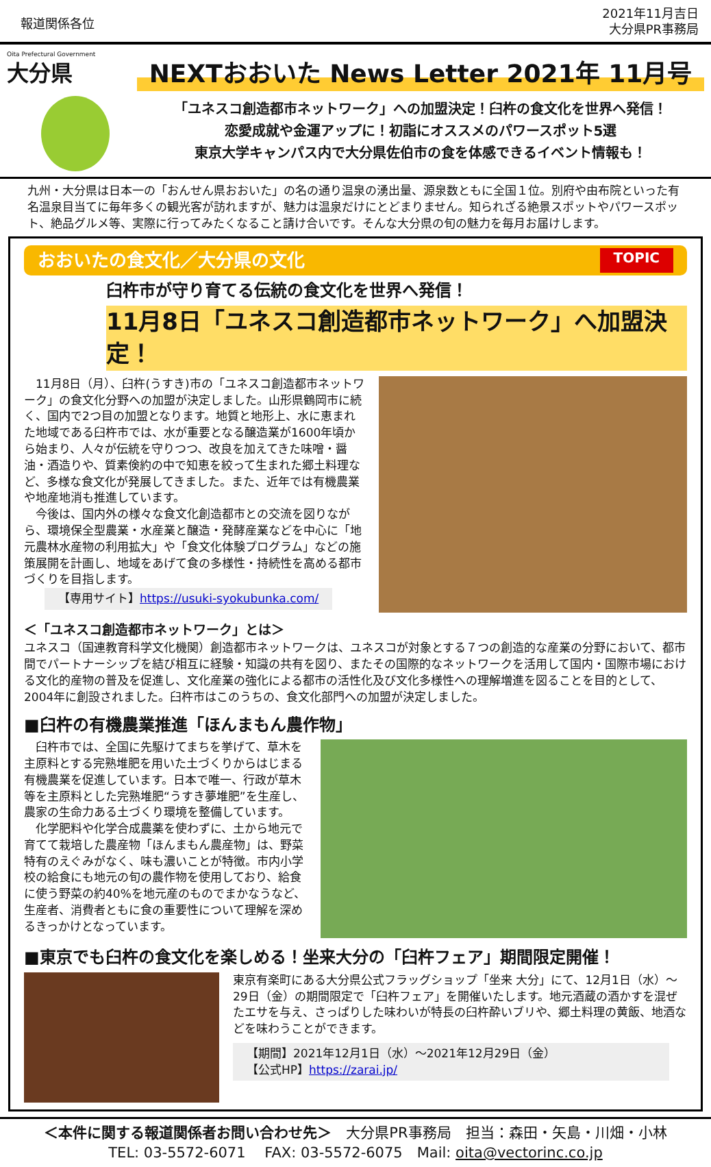報道関係各位
2021年11月吉日
大分県PR事務局
Oita Prefectural Government
大分県
NEXTおおいた News Letter 2021年 11月号
「ユネスコ創造都市ネットワーク」への加盟決定！臼杵の食文化を世界へ発信！
恋愛成就や金運アップに！初詣にオススメのパワースポット5選
東京大学キャンパス内で大分県佐伯市の食を体感できるイベント情報も！
九州・大分県は日本一の「おんせん県おおいた」の名の通り温泉の湧出量、源泉数ともに全国１位。別府や由布院といった有名温泉目当てに毎年多くの観光客が訪れますが、魅力は温泉だけにとどまりません。知られざる絶景スポットやパワースポット、絶品グルメ等、実際に行ってみたくなること請け合いです。そんな大分県の旬の魅力を毎月お届けします。
おおいたの食文化／大分県の文化 TOPIC
臼杵市が守り育てる伝統の食文化を世界へ発信！
11月8日「ユネスコ創造都市ネットワーク」へ加盟決定！
　11月8日（月）、臼杵(うすき)市の「ユネスコ創造都市ネットワーク」の食文化分野への加盟が決定しました。山形県鶴岡市に続く、国内で2つ目の加盟となります。地質と地形上、水に恵まれた地域である臼杵市では、水が重要となる醸造業が1600年頃から始まり、人々が伝統を守りつつ、改良を加えてきた味噌・醤油・酒造りや、質素倹約の中で知恵を絞って生まれた郷土料理など、多様な食文化が発展してきました。また、近年では有機農業や地産地消も推進しています。
　今後は、国内外の様々な食文化創造都市との交流を図りながら、環境保全型農業・水産業と醸造・発酵産業などを中心に「地元農林水産物の利用拡大」や「食文化体験プログラム」などの施策展開を計画し、地域をあげて食の多様性・持続性を高める都市づくりを目指します。
【専用サイト】https://usuki-syokubunka.com/
＜「ユネスコ創造都市ネットワーク」とは＞
ユネスコ（国連教育科学文化機関）創造都市ネットワークは、ユネスコが対象とする７つの創造的な産業の分野において、都市間でパートナーシップを結び相互に経験・知識の共有を図り、またその国際的なネットワークを活用して国内・国際市場における文化的産物の普及を促進し、文化産業の強化による都市の活性化及び文化多様性への理解増進を図ることを目的として、2004年に創設されました。臼杵市はこのうちの、食文化部門への加盟が決定しました。
■臼杵の有機農業推進「ほんまもん農作物」
　臼杵市では、全国に先駆けてまちを挙げて、草木を主原料とする完熟堆肥を用いた土づくりからはじまる有機農業を促進しています。日本で唯一、行政が草木等を主原料とした完熟堆肥“うすき夢堆肥”を生産し、農家の生命力ある土づくり環境を整備しています。
　化学肥料や化学合成農薬を使わずに、土から地元で育てて栽培した農産物「ほんまもん農産物」は、野菜特有のえぐみがなく、味も濃いことが特徴。市内小学校の給食にも地元の旬の農作物を使用しており、給食に使う野菜の約40%を地元産のものでまかなうなど、生産者、消費者ともに食の重要性について理解を深めるきっかけとなっています。
■東京でも臼杵の食文化を楽しめる！坐来大分の「臼杵フェア」期間限定開催！
東京有楽町にある大分県公式フラッグショップ「坐来 大分」にて、12月1日（水）～29日（金）の期間限定で「臼杵フェア」を開催いたします。地元酒蔵の酒かすを混ぜたエサを与え、さっぱりした味わいが特長の臼杵酔いブリや、郷土料理の黄飯、地酒などを味わうことができます。
【期間】2021年12月1日（水）～2021年12月29日（金）
【公式HP】https://zarai.jp/
＜本件に関する報道関係者お問い合わせ先＞　大分県PR事務局　担当：森田・矢島・川畑・小林
TEL: 03-5572-6071　 FAX: 03-5572-6075　Mail: oita@vectorinc.co.jp